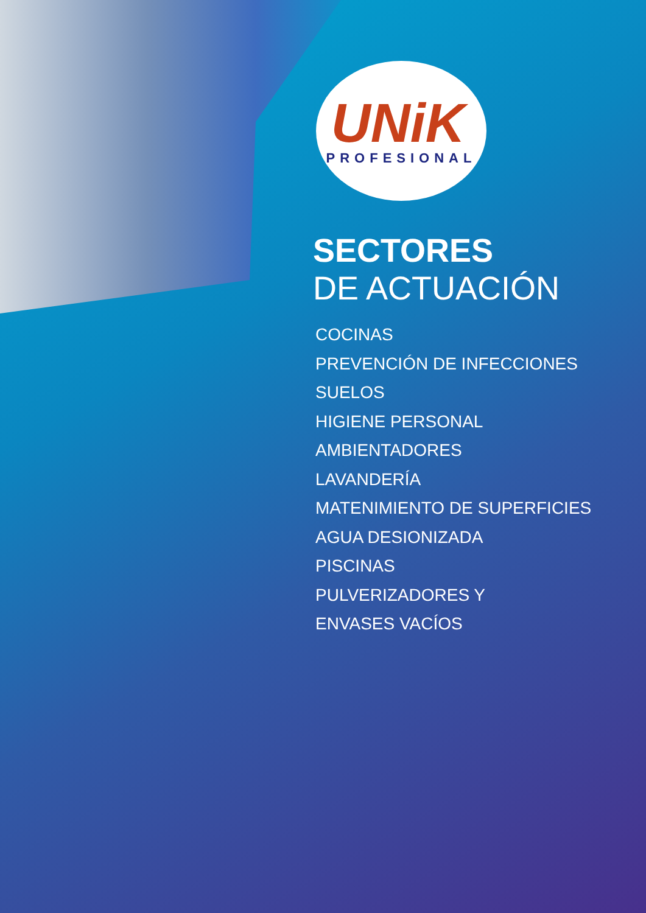UNiK<sup>®</sup>
PROFESIONAL
SECTORES
DE ACTUACIÓN
COCINAS
PREVENCIÓN DE INFECCIONES
SUELOS
HIGIENE PERSONAL
AMBIENTADORES
LAVANDERÍA
MATENIMIENTO DE SUPERFICIES
AGUA DESIONIZADA
PISCINAS
PULVERIZADORES Y
ENVASES VACÍOS